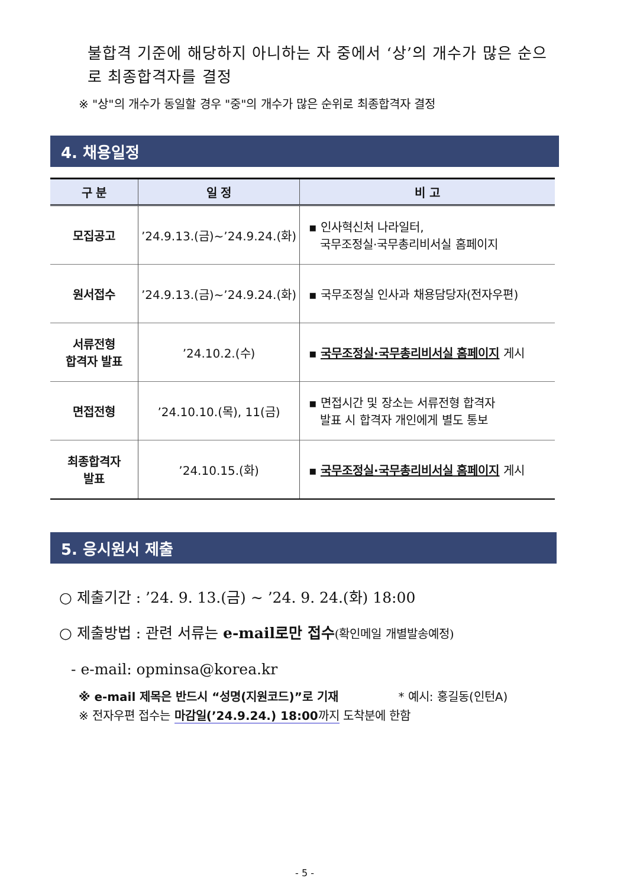불합격 기준에 해당하지 아니하는 자 중에서 ‘상’의 개수가 많은 순으로 최종합격자를 결정
※ "상"의 개수가 동일할 경우 "중"의 개수가 많은 순위로 최종합격자 결정
4. 채용일정
| 구 분 | 일 정 | 비 고 |
| --- | --- | --- |
| 모집공고 | ’24.9.13.(금)~’24.9.24.(화) | ▪ 인사혁신처 나라일터, 국무조정실·국무총리비서실 홈페이지 |
| 원서접수 | ’24.9.13.(금)~’24.9.24.(화) | ▪ 국무조정실 인사과 채용담당자(전자우편) |
| 서류전형 합격자 발표 | ’24.10.2.(수) | ▪ 국무조정실·국무총리비서실 홈페이지 게시 |
| 면접전형 | ’24.10.10.(목), 11(금) | ▪ 면접시간 및 장소는 서류전형 합격자 발표 시 합격자 개인에게 별도 통보 |
| 최종합격자 발표 | ’24.10.15.(화) | ▪ 국무조정실·국무총리비서실 홈페이지 게시 |
5. 응시원서 제출
○ 제출기간 : ’24. 9. 13.(금) ~ ’24. 9. 24.(화) 18:00
○ 제출방법 : 관련 서류는 e-mail로만 접수(확인메일 개별발송예정)
- e-mail: opminsa@korea.kr
※ e-mail 제목은 반드시 “성명(지원코드)”로 기재 * 예시: 홍길동(인턴A)
※ 전자우편 접수는 마감일(’24.9.24.) 18:00까지 도착분에 한함
- 5 -